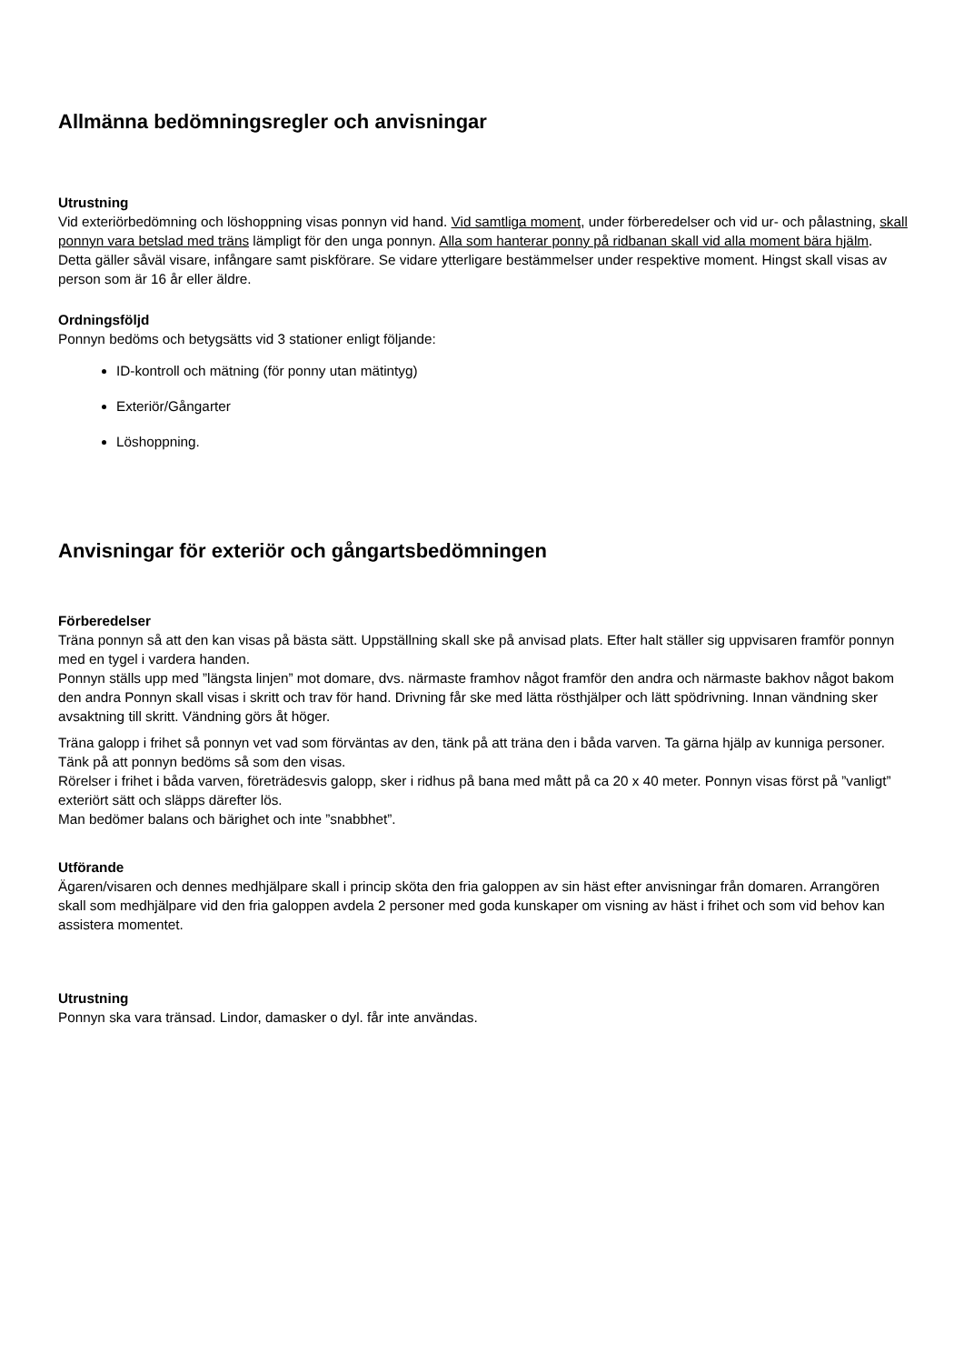Allmänna bedömningsregler och anvisningar
Utrustning
Vid exteriörbedömning och löshoppning visas ponnyn vid hand. Vid samtliga moment, under förberedelser och vid ur- och pålastning, skall ponnyn vara betslad med träns lämpligt för den unga ponnyn. Alla som hanterar ponny på ridbanan skall vid alla moment bära hjälm. Detta gäller såväl visare, infångare samt piskförare. Se vidare ytterligare bestämmelser under respektive moment. Hingst skall visas av person som är 16 år eller äldre.
Ordningsföljd
Ponnyn bedöms och betygsätts vid 3 stationer enligt följande:
ID-kontroll och mätning (för ponny utan mätintyg)
Exteriör/Gångarter
Löshoppning.
Anvisningar för exteriör och gångartsbedömningen
Förberedelser
Träna ponnyn så att den kan visas på bästa sätt. Uppställning skall ske på anvisad plats. Efter halt ställer sig uppvisaren framför ponnyn med en tygel i vardera handen.
Ponnyn ställs upp med ”längsta linjen” mot domare, dvs. närmaste framhov något framför den andra och närmaste bakhov något bakom den andra Ponnyn skall visas i skritt och trav för hand. Drivning får ske med lätta rösthjälper och lätt spödrivning. Innan vändning sker avsaktning till skritt. Vändning görs åt höger.
Träna galopp i frihet så ponnyn vet vad som förväntas av den, tänk på att träna den i båda varven. Ta gärna hjälp av kunniga personer. Tänk på att ponnyn bedöms så som den visas.
Rörelser i frihet i båda varven, företrädesvis galopp, sker i ridhus på bana med mått på ca 20 x 40 meter. Ponnyn visas först på ”vanligt” exteriört sätt och släpps därefter lös.
Man bedömer balans och bärighet och inte ”snabbhet”.
Utförande
Ägaren/visaren och dennes medhjälpare skall i princip sköta den fria galoppen av sin häst efter anvisningar från domaren. Arrangören skall som medhjälpare vid den fria galoppen avdela 2 personer med goda kunskaper om visning av häst i frihet och som vid behov kan assistera momentet.
Utrustning
Ponnyn ska vara tränsad. Lindor, damasker o dyl. får inte användas.